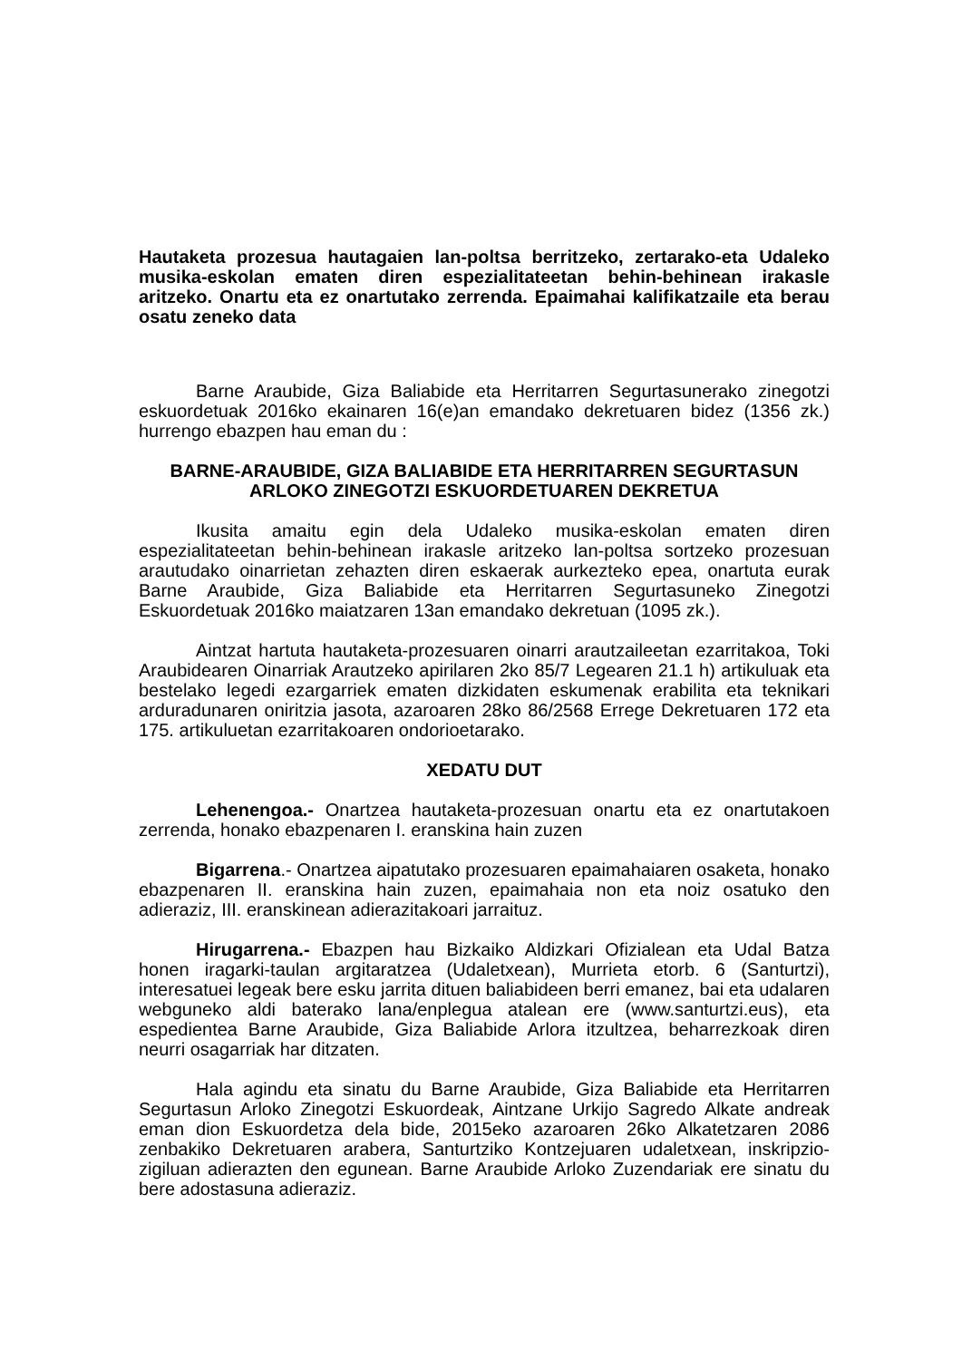Hautaketa prozesua hautagaien lan-poltsa berritzeko, zertarako-eta Udaleko musika-eskolan ematen diren espezialitateetan behin-behinean irakasle aritzeko. Onartu eta ez onartutako zerrenda. Epaimahai kalifikatzaile eta berau osatu zeneko data
Barne Araubide, Giza Baliabide eta Herritarren Segurtasunerako zinegotzi eskuordetuak 2016ko ekainaren 16(e)an emandako dekretuaren bidez (1356 zk.) hurrengo ebazpen hau eman du :
BARNE-ARAUBIDE, GIZA BALIABIDE ETA HERRITARREN SEGURTASUN ARLOKO ZINEGOTZI ESKUORDETUAREN DEKRETUA
Ikusita amaitu egin dela Udaleko musika-eskolan ematen diren espezialitateetan behin-behinean irakasle aritzeko lan-poltsa sortzeko prozesuan arautudako oinarrietan zehazten diren eskaerak aurkezteko epea, onartuta eurak Barne Araubide, Giza Baliabide eta Herritarren Segurtasuneko Zinegotzi Eskuordetuak 2016ko maiatzaren 13an emandako dekretuan (1095 zk.).
Aintzat hartuta hautaketa-prozesuaren oinarri arautzaileetan ezarritakoa, Toki Araubidearen Oinarriak Arautzeko apirilaren 2ko 85/7 Legearen 21.1 h) artikuluak eta bestelako legedi ezargarriek ematen dizkidaten eskumenak erabilita eta teknikari arduradunaren oniritzia jasota, azaroaren 28ko 86/2568 Errege Dekretuaren 172 eta 175. artikuluetan ezarritakoaren ondorioetarako.
XEDATU DUT
Lehenengoa.- Onartzea hautaketa-prozesuan onartu eta ez onartutakoen zerrenda, honako ebazpenaren I. eranskina hain zuzen
Bigarrena.- Onartzea aipatutako prozesuaren epaimahaiaren osaketa, honako ebazpenaren II. eranskina hain zuzen, epaimahaia non eta noiz osatuko den adieraziz, III. eranskinean adierazitakoari jarraituz.
Hirugarrena.- Ebazpen hau Bizkaiko Aldizkari Ofizialean eta Udal Batza honen iragarki-taulan argitaratzea (Udaletxean), Murrieta etorb. 6 (Santurtzi), interesatuei legeak bere esku jarrita dituen baliabideen berri emanez, bai eta udalaren webguneko aldi baterako lana/enplegua atalean ere (www.santurtzi.eus), eta espedientea Barne Araubide, Giza Baliabide Arlora itzultzea, beharrezkoak diren neurri osagarriak har ditzaten.
Hala agindu eta sinatu du Barne Araubide, Giza Baliabide eta Herritarren Segurtasun Arloko Zinegotzi Eskuordeak, Aintzane Urkijo Sagredo Alkate andreak eman dion Eskuordetza dela bide, 2015eko azaroaren 26ko Alkatetzaren 2086 zenbakiko Dekretuaren arabera, Santurtziko Kontzejuaren udaletxean, inskripzio-zigiluan adierazten den egunean. Barne Araubide Arloko Zuzendariak ere sinatu du bere adostasuna adieraziz.